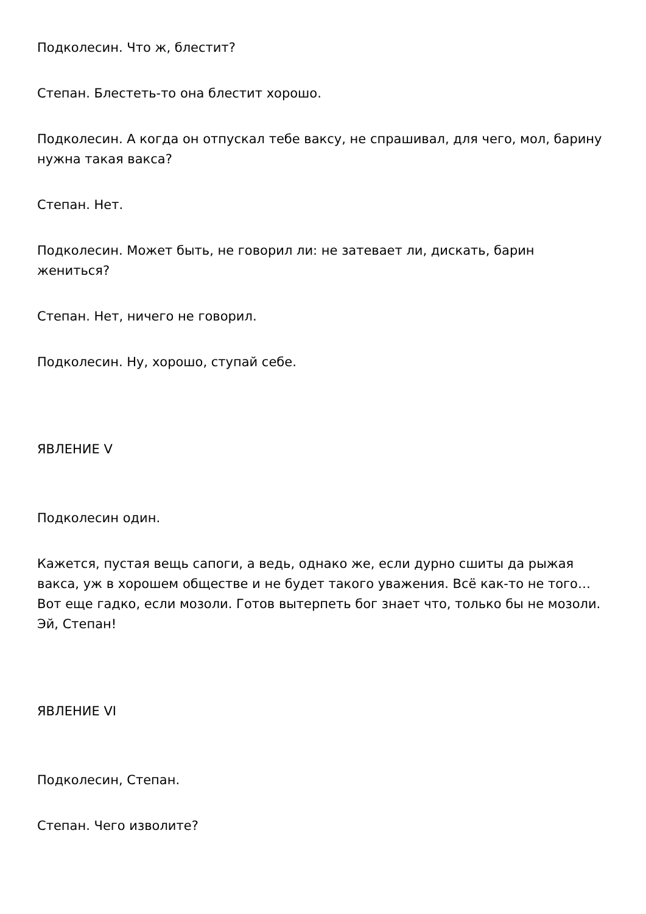Подколесин. Что ж, блестит?
Степан. Блестеть-то она блестит хорошо.
Подколесин. А когда он отпускал тебе ваксу, не спрашивал, для чего, мол, барину нужна такая вакса?
Степан. Нет.
Подколесин. Может быть, не говорил ли: не затевает ли, дискать, барин жениться?
Степан. Нет, ничего не говорил.
Подколесин. Ну, хорошо, ступай себе.
ЯВЛЕНИЕ V
Подколесин один.
Кажется, пустая вещь сапоги, а ведь, однако же, если дурно сшиты да рыжая вакса, уж в хорошем обществе и не будет такого уважения. Всё как-то не того… Вот еще гадко, если мозоли. Готов вытерпеть бог знает что, только бы не мозоли. Эй, Степан!
ЯВЛЕНИЕ VI
Подколесин, Степан.
Степан. Чего изволите?